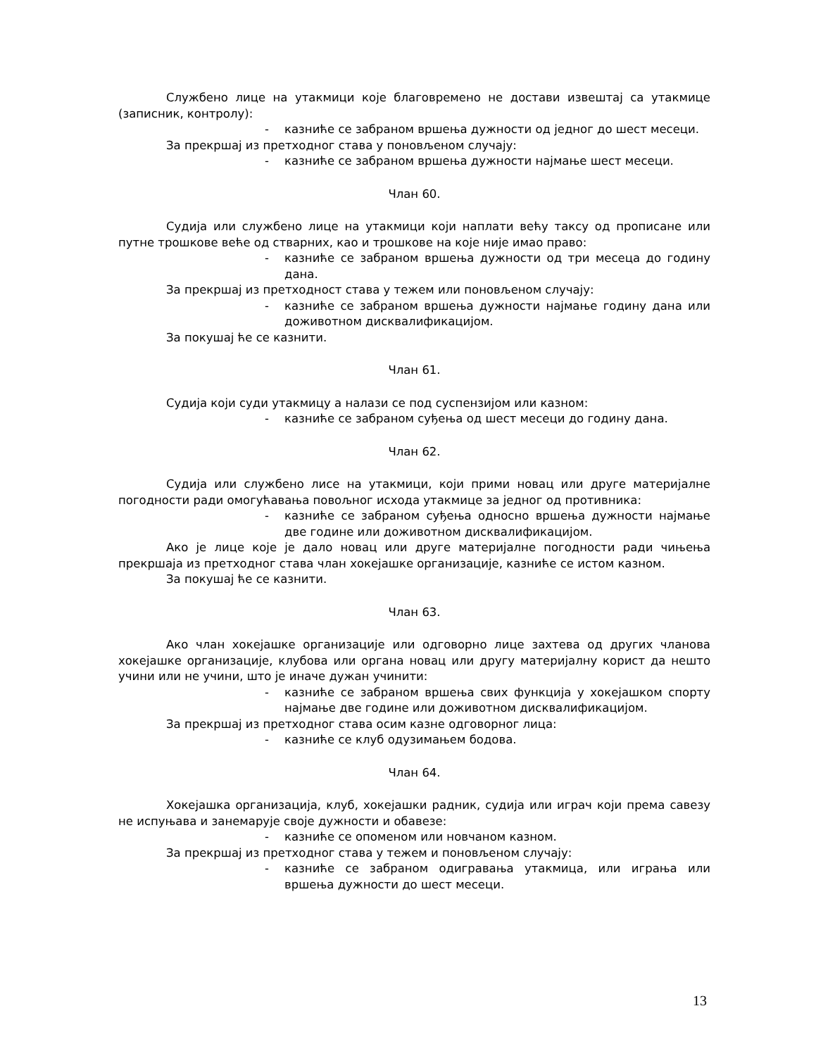Службено лице на утакмици које благовремено не достави извештај са утакмице (записник, контролу):
- казниће се забраном вршења дужности од једног до шест месеци.
За прекршај из претходног става у поновљеном случају:
- казниће се забраном вршења дужности најмање шест месеци.
Члан 60.
Судија или службено лице на утакмици који наплати већу таксу од прописане или путне трошкове веће од стварних, као и трошкове на које није имао право:
- казниће се забраном вршења дужности од три месеца до годину дана.
За прекршај из претходност става у тежем или поновљеном случају:
- казниће се забраном вршења дужности најмање годину дана или доживотном дисквалификацијом.
За покушај ће се казнити.
Члан 61.
Судија који суди утакмицу а налази се под суспензијом или казном:
- казниће се забраном суђења од шест месеци до годину дана.
Члан 62.
Судија или службено лисе на утакмици, који прими новац или друге материјалне погодности ради омогућавања повољног исхода утакмице за једног од противника:
- казниће се забраном суђења односно вршења дужности најмање две године или доживотном дисквалификацијом.
Ако је лице које је дало новац или друге материјалне погодности ради чињења прекршаја из претходног става члан хокејашке организације, казниће се истом казном.
За покушај ће се казнити.
Члан 63.
Ако члан хокејашке организације или одговорно лице захтева од других чланова хокејашке организације, клубова или органа новац или другу материјалну корист да нешто учини или не учини, што је иначе дужан учинити:
- казниће се забраном вршења свих функција у хокејашком спорту најмање две године или доживотном дисквалификацијом.
За прекршај из претходног става осим казне одговорног лица:
- казниће се клуб одузимањем бодова.
Члан 64.
Хокејашка организација, клуб, хокејашки радник, судија или играч који према савезу не испуњава и занемарује своје дужности и обавезе:
- казниће се опоменом или новчаном казном.
За прекршај из претходног става у тежем и поновљеном случају:
- казниће се забраном одигравања утакмица, или играња или вршења дужности до шест месеци.
13